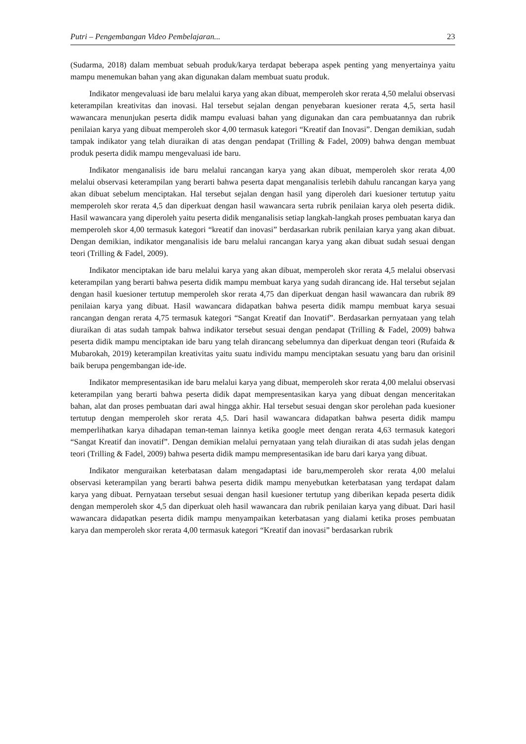Putri – Pengembangan Video Pembelajaran... 23
(Sudarma, 2018) dalam membuat sebuah produk/karya terdapat beberapa aspek penting yang menyertainya yaitu mampu menemukan bahan yang akan digunakan dalam membuat suatu produk.
Indikator mengevaluasi ide baru melalui karya yang akan dibuat, memperoleh skor rerata 4,50 melalui observasi keterampilan kreativitas dan inovasi. Hal tersebut sejalan dengan penyebaran kuesioner rerata 4,5, serta hasil wawancara menunjukan peserta didik mampu evaluasi bahan yang digunakan dan cara pembuatannya dan rubrik penilaian karya yang dibuat memperoleh skor 4,00 termasuk kategori “Kreatif dan Inovasi”. Dengan demikian, sudah tampak indikator yang telah diuraikan di atas dengan pendapat (Trilling & Fadel, 2009) bahwa dengan membuat produk peserta didik mampu mengevaluasi ide baru.
Indikator menganalisis ide baru melalui rancangan karya yang akan dibuat, memperoleh skor rerata 4,00 melalui observasi keterampilan yang berarti bahwa peserta dapat menganalisis terlebih dahulu rancangan karya yang akan dibuat sebelum menciptakan. Hal tersebut sejalan dengan hasil yang diperoleh dari kuesioner tertutup yaitu memperoleh skor rerata 4,5 dan diperkuat dengan hasil wawancara serta rubrik penilaian karya oleh peserta didik. Hasil wawancara yang diperoleh yaitu peserta didik menganalisis setiap langkah-langkah proses pembuatan karya dan memperoleh skor 4,00 termasuk kategori “kreatif dan inovasi” berdasarkan rubrik penilaian karya yang akan dibuat. Dengan demikian, indikator menganalisis ide baru melalui rancangan karya yang akan dibuat sudah sesuai dengan teori (Trilling & Fadel, 2009).
Indikator menciptakan ide baru melalui karya yang akan dibuat, memperoleh skor rerata 4,5 melalui observasi keterampilan yang berarti bahwa peserta didik mampu membuat karya yang sudah dirancang ide. Hal tersebut sejalan dengan hasil kuesioner tertutup memperoleh skor rerata 4,75 dan diperkuat dengan hasil wawancara dan rubrik 89 penilaian karya yang dibuat. Hasil wawancara didapatkan bahwa peserta didik mampu membuat karya sesuai rancangan dengan rerata 4,75 termasuk kategori “Sangat Kreatif dan Inovatif”. Berdasarkan pernyataan yang telah diuraikan di atas sudah tampak bahwa indikator tersebut sesuai dengan pendapat (Trilling & Fadel, 2009) bahwa peserta didik mampu menciptakan ide baru yang telah dirancang sebelumnya dan diperkuat dengan teori (Rufaida & Mubarokah, 2019) keterampilan kreativitas yaitu suatu individu mampu menciptakan sesuatu yang baru dan orisinil baik berupa pengembangan ide-ide.
Indikator mempresentasikan ide baru melalui karya yang dibuat, memperoleh skor rerata 4,00 melalui observasi keterampilan yang berarti bahwa peserta didik dapat mempresentasikan karya yang dibuat dengan menceritakan bahan, alat dan proses pembuatan dari awal hingga akhir. Hal tersebut sesuai dengan skor perolehan pada kuesioner tertutup dengan memperoleh skor rerata 4,5. Dari hasil wawancara didapatkan bahwa peserta didik mampu memperlihatkan karya dihadapan teman-teman lainnya ketika google meet dengan rerata 4,63 termasuk kategori “Sangat Kreatif dan inovatif”. Dengan demikian melalui pernyataan yang telah diuraikan di atas sudah jelas dengan teori (Trilling & Fadel, 2009) bahwa peserta didik mampu mempresentasikan ide baru dari karya yang dibuat.
Indikator menguraikan keterbatasan dalam mengadaptasi ide baru,memperoleh skor rerata 4,00 melalui observasi keterampilan yang berarti bahwa peserta didik mampu menyebutkan keterbatasan yang terdapat dalam karya yang dibuat. Pernyataan tersebut sesuai dengan hasil kuesioner tertutup yang diberikan kepada peserta didik dengan memperoleh skor 4,5 dan diperkuat oleh hasil wawancara dan rubrik penilaian karya yang dibuat. Dari hasil wawancara didapatkan peserta didik mampu menyampaikan keterbatasan yang dialami ketika proses pembuatan karya dan memperoleh skor rerata 4,00 termasuk kategori “Kreatif dan inovasi” berdasarkan rubrik